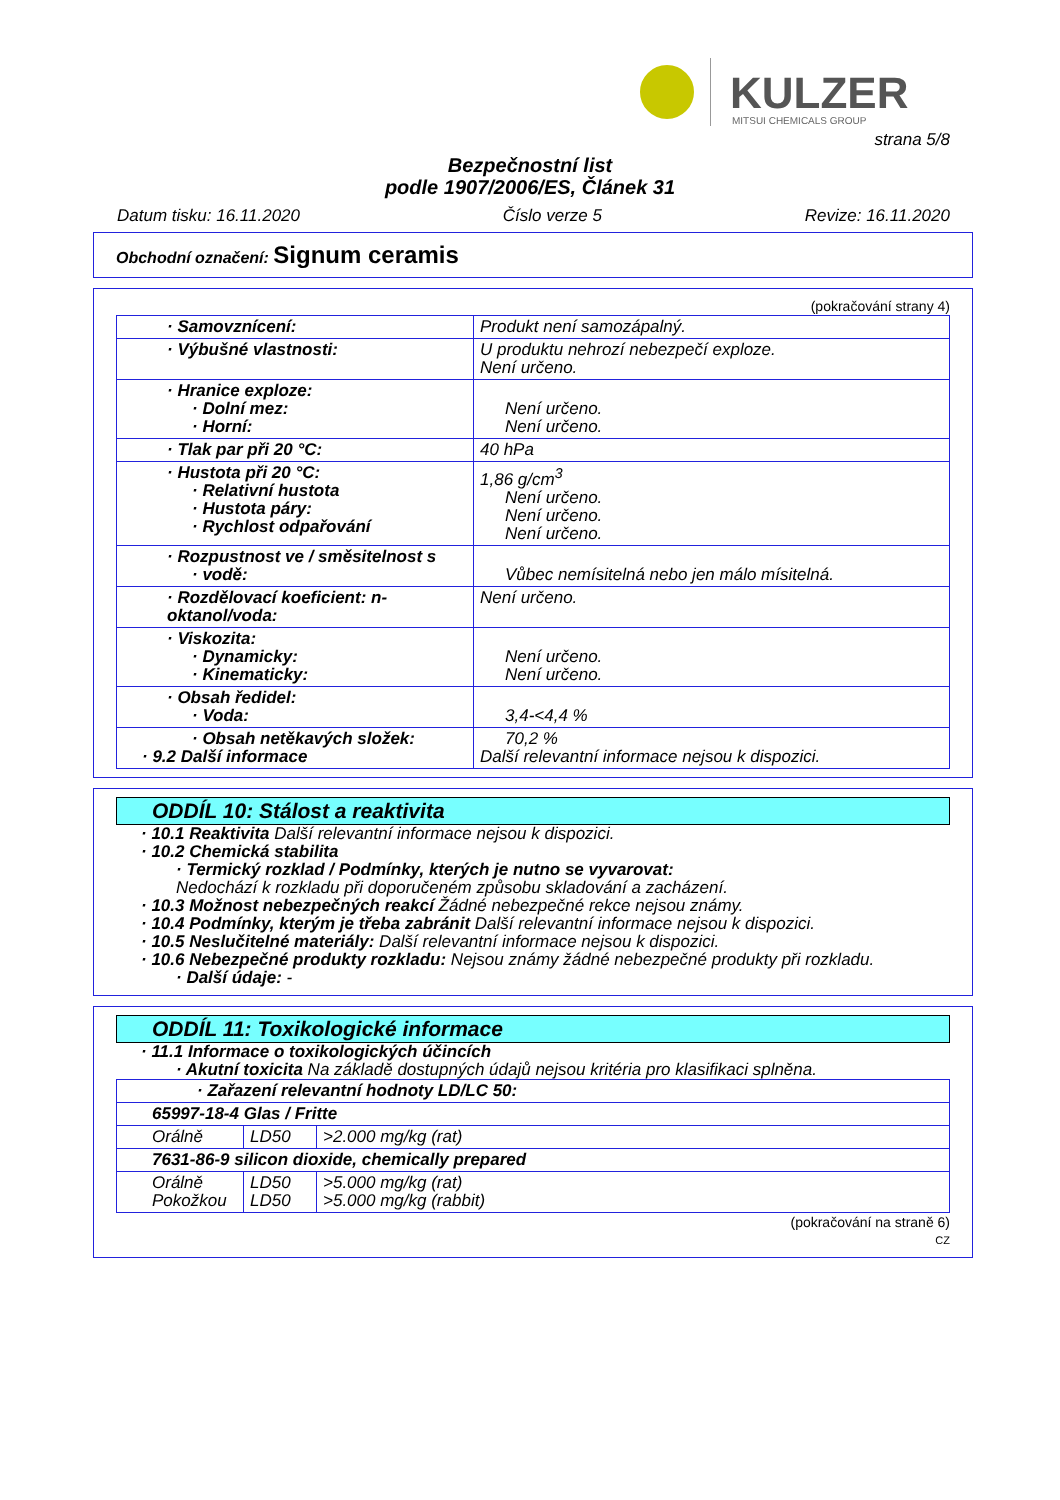KULZER
MITSUI CHEMICALS GROUP
strana 5/8
Bezpečnostní list
podle 1907/2006/ES, Článek 31
Datum tisku: 16.11.2020 Číslo verze 5 Revize: 16.11.2020
Obchodní označení: Signum ceramis
(pokračování strany 4)
| · Samovznícení: | Produkt není samozápalný. |
| · Výbušné vlastnosti: | U produktu nehrozí nebezpečí exploze. Není určeno. |
| · Hranice exploze: · Dolní mez: · Horní: | Není určeno. Není určeno. |
| · Tlak par při 20 °C: | 40 hPa |
| · Hustota při 20 °C: · Relativní hustota · Hustota páry: · Rychlost odpařování | 1,86 g/cm<sup>3</sup> Není určeno. Není určeno. Není určeno. |
| · Rozpustnost ve / směsitelnost s · vodě: | Vůbec nemísitelná nebo jen málo mísitelná. |
| · Rozdělovací koeficient: n-oktanol/voda: | Není určeno. |
| · Viskozita: · Dynamicky: · Kinematicky: | Není určeno. Není určeno. |
| · Obsah ředidel: · Voda: | 3,4-<4,4 % |
| · Obsah netěkavých složek: · 9.2 Další informace | 70,2 % Další relevantní informace nejsou k dispozici. |
ODDÍL 10: Stálost a reaktivita
· 10.1 Reaktivita Další relevantní informace nejsou k dispozici.
· 10.2 Chemická stabilita
· Termický rozklad / Podmínky, kterých je nutno se vyvarovat:
Nedochází k rozkladu při doporučeném způsobu skladování a zacházení.
· 10.3 Možnost nebezpečných reakcí Žádné nebezpečné rekce nejsou známy.
· 10.4 Podmínky, kterým je třeba zabránit Další relevantní informace nejsou k dispozici.
· 10.5 Neslučitelné materiály: Další relevantní informace nejsou k dispozici.
· 10.6 Nebezpečné produkty rozkladu: Nejsou známy žádné nebezpečné produkty při rozkladu.
· Další údaje: -
ODDÍL 11: Toxikologické informace
· 11.1 Informace o toxikologických účincích
· Akutní toxicita Na základě dostupných údajů nejsou kritéria pro klasifikaci splněna.
| · Zařazení relevantní hodnoty LD/LC 50: | | |
| 65997-18-4 Glas / Fritte | | |
| Orálně | LD50 | >2.000 mg/kg (rat) |
| 7631-86-9 silicon dioxide, chemically prepared | | |
| Orálně Pokožkou | LD50 LD50 | >5.000 mg/kg (rat) >5.000 mg/kg (rabbit) |
(pokračování na straně 6)
CZ